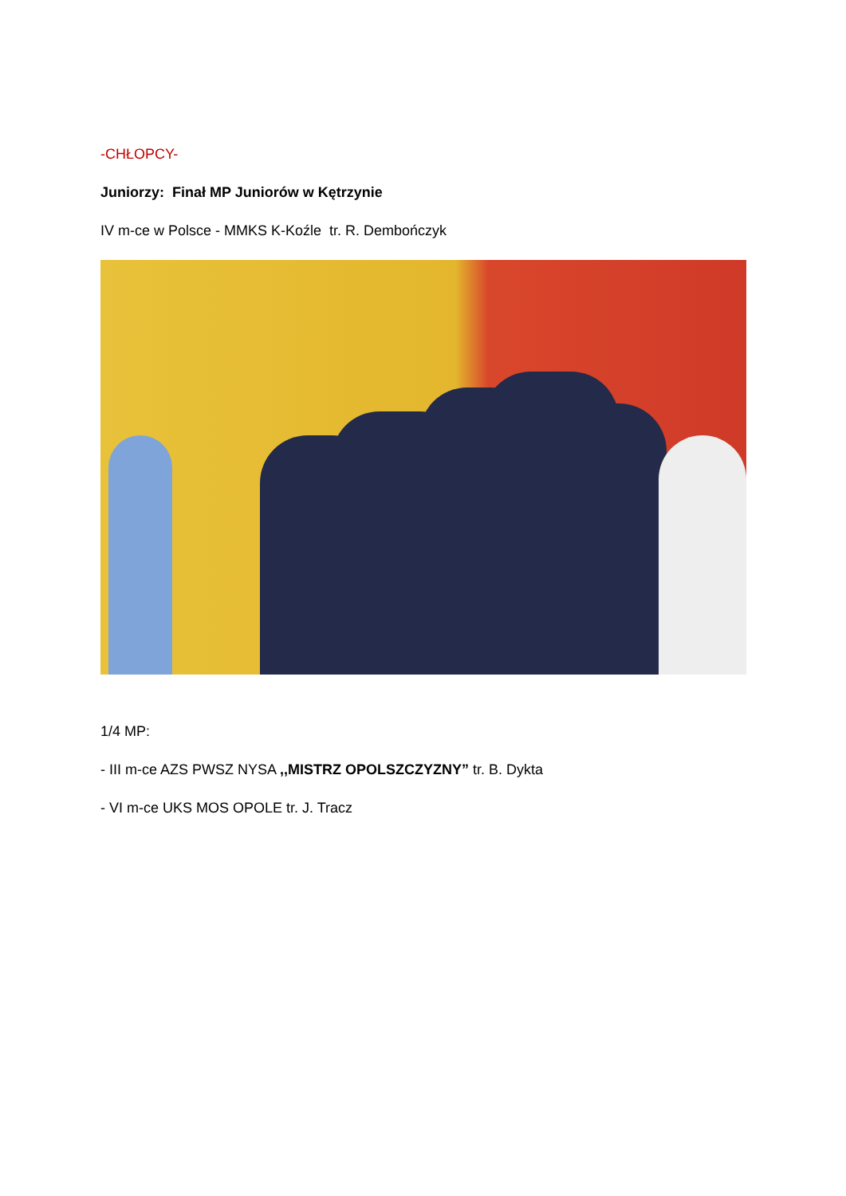-CHŁOPCY-
Juniorzy: Finał MP Juniorów w Kętrzynie
IV m-ce w Polsce - MMKS K-Koźle tr. R. Dembończyk
1/4 MP:
- III m-ce AZS PWSZ NYSA ,,MISTRZ OPOLSZCZYZNY” tr. B. Dykta
- VI m-ce UKS MOS OPOLE tr. J. Tracz